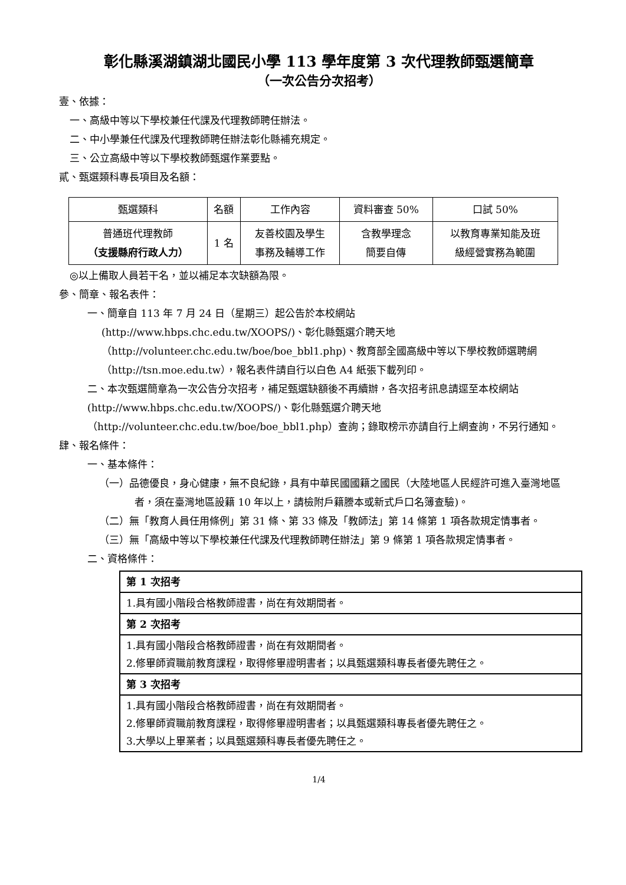彰化縣溪湖鎮湖北國民小學 113 學年度第 3 次代理教師甄選簡章
（一次公告分次招考）
壹、依據：
一、高級中等以下學校兼任代課及代理教師聘任辦法。
二、中小學兼任代課及代理教師聘任辦法彰化縣補充規定。
三、公立高級中等以下學校教師甄選作業要點。
貳、甄選類科專長項目及名額：
| 甄選類科 | 名額 | 工作內容 | 資料審查 50% | 口試 50% |
| --- | --- | --- | --- | --- |
| 普通班代理教師 （支援縣府行政人力） | 1 名 | 友善校園及學生 事務及輔導工作 | 含教學理念 簡要自傳 | 以教育專業知能及班 級經營實務為範圍 |
◎以上備取人員若干名，並以補足本次缺額為限。
參、簡章、報名表件：
一、簡章自 113 年 7 月 24 日（星期三）起公告於本校網站
(http://www.hbps.chc.edu.tw/XOOPS/)、彰化縣甄選介聘天地
（http://volunteer.chc.edu.tw/boe/boe_bbl1.php)、教育部全國高級中等以下學校教師選聘網（http://tsn.moe.edu.tw），報名表件請自行以白色 A4 紙張下載列印。
二、本次甄選簡章為一次公告分次招考，補足甄選缺額後不再續辦，各次招考訊息請逕至本校網站(http://www.hbps.chc.edu.tw/XOOPS/)、彰化縣甄選介聘天地（http://volunteer.chc.edu.tw/boe/boe_bbl1.php）查詢；錄取榜示亦請自行上網查詢，不另行通知。
肆、報名條件：
一、基本條件：
（一）品德優良，身心健康，無不良紀錄，具有中華民國國籍之國民（大陸地區人民經許可進入臺灣地區者，須在臺灣地區設籍 10 年以上，請檢附戶籍謄本或新式戶口名簿查驗)。
（二）無「教育人員任用條例」第 31 條、第 33 條及「教師法」第 14 條第 1 項各款規定情事者。
（三）無「高級中等以下學校兼任代課及代理教師聘任辦法」第 9 條第 1 項各款規定情事者。
二、資格條件：
| 第 1 次招考 |
| 1.具有國小階段合格教師證書，尚在有效期間者。 |
| 第 2 次招考 |
| 1.具有國小階段合格教師證書，尚在有效期間者。 2.修畢師資職前教育課程，取得修畢證明書者；以具甄選類科專長者優先聘任之。 |
| 第 3 次招考 |
| 1.具有國小階段合格教師證書，尚在有效期間者。 2.修畢師資職前教育課程，取得修畢證明書者；以具甄選類科專長者優先聘任之。 3.大學以上畢業者；以具甄選類科專長者優先聘任之。 |
1/4